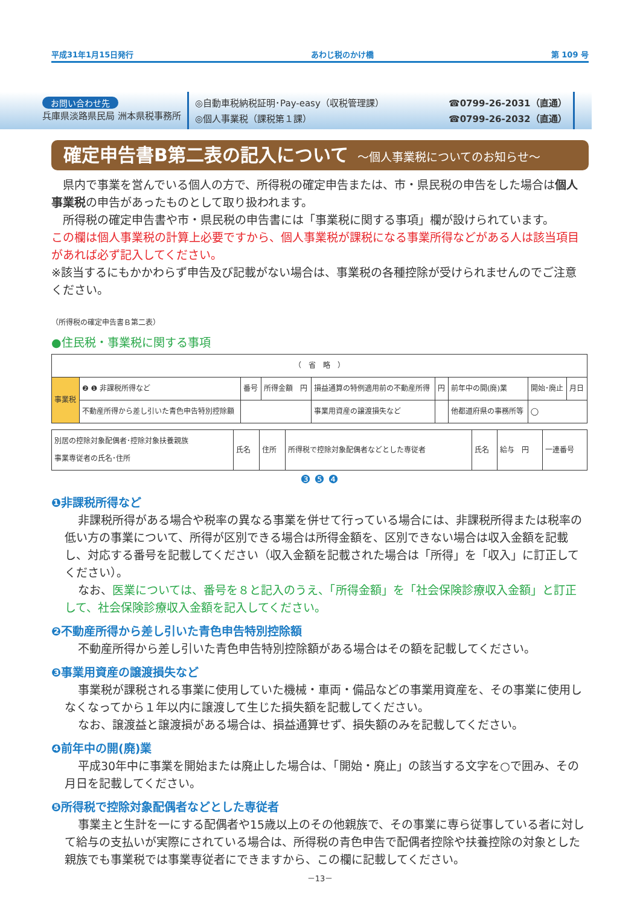平成31年1月15日発行 あわじ税のかけ橋 第 109 号
お問い合わせ先
兵庫県淡路県民局 洲本県税事務所
◎自動車税納税証明･Pay-easy（収税管理課）
◎個人事業税（課税第１課）
☎0799-26-2031（直通）
☎0799-26-2032（直通）
確定申告書B第二表の記入について ～個人事業税についてのお知らせ～
　県内で事業を営んでいる個人の方で、所得税の確定申告または、市・県民税の申告をした場合は個人事業税の申告があったものとして取り扱われます。
　所得税の確定申告書や市・県民税の申告書には「事業税に関する事項」欄が設けられています。
この欄は個人事業税の計算上必要ですから、個人事業税が課税になる事業所得などがある人は該当項目があれば必ず記入してください。
※該当するにもかかわらず申告及び記載がない場合は、事業税の各種控除が受けられませんのでご注意ください。
（所得税の確定申告書Ｂ第二表）
●住民税・事業税に関する事項
| （ 省 略 ） | | | | | | | | |
| 事業税 | ❷ ❶ 非課税所得など | 番号 | 所得金額 円 | 損益通算の特例適用前の不動産所得 | 円 | 前年中の開(廃)業 | 開始･廃止 | 月日 |
| | 不動産所得から差し引いた青色申告特別控除額 | | | 事業用資産の譲渡損失など | | 他都道府県の事務所等 | ◯ | |
| 別居の控除対象配偶者･控除対象扶養親族 事業専従者の氏名･住所 | 氏名 | 住所 | 所得税で控除対象配偶者などとした専従者 | 氏名 | 給与 円 | 一連番号 |
❸ ❺ ❹
❶非課税所得など
非課税所得がある場合や税率の異なる事業を併せて行っている場合には、非課税所得または税率の低い方の事業について、所得が区別できる場合は所得金額を、区別できない場合は収入金額を記載し、対応する番号を記載してください（収入金額を記載された場合は「所得」を「収入」に訂正してください）。
なお、医業については、番号を８と記入のうえ、「所得金額」を「社会保険診療収入金額」と訂正して、社会保険診療収入金額を記入してください。
❷不動産所得から差し引いた青色申告特別控除額
不動産所得から差し引いた青色申告特別控除額がある場合はその額を記載してください。
❸事業用資産の譲渡損失など
事業税が課税される事業に使用していた機械・車両・備品などの事業用資産を、その事業に使用しなくなってから１年以内に譲渡して生じた損失額を記載してください。
なお、譲渡益と譲渡損がある場合は、損益通算せず、損失額のみを記載してください。
❹前年中の開(廃)業
平成30年中に事業を開始または廃止した場合は、「開始・廃止」の該当する文字を○で囲み、その月日を記載してください。
❺所得税で控除対象配偶者などとした専従者
事業主と生計を一にする配偶者や15歳以上のその他親族で、その事業に専ら従事している者に対して給与の支払いが実際にされている場合は、所得税の青色申告で配偶者控除や扶養控除の対象とした親族でも事業税では事業専従者にできますから、この欄に記載してください。
－13－